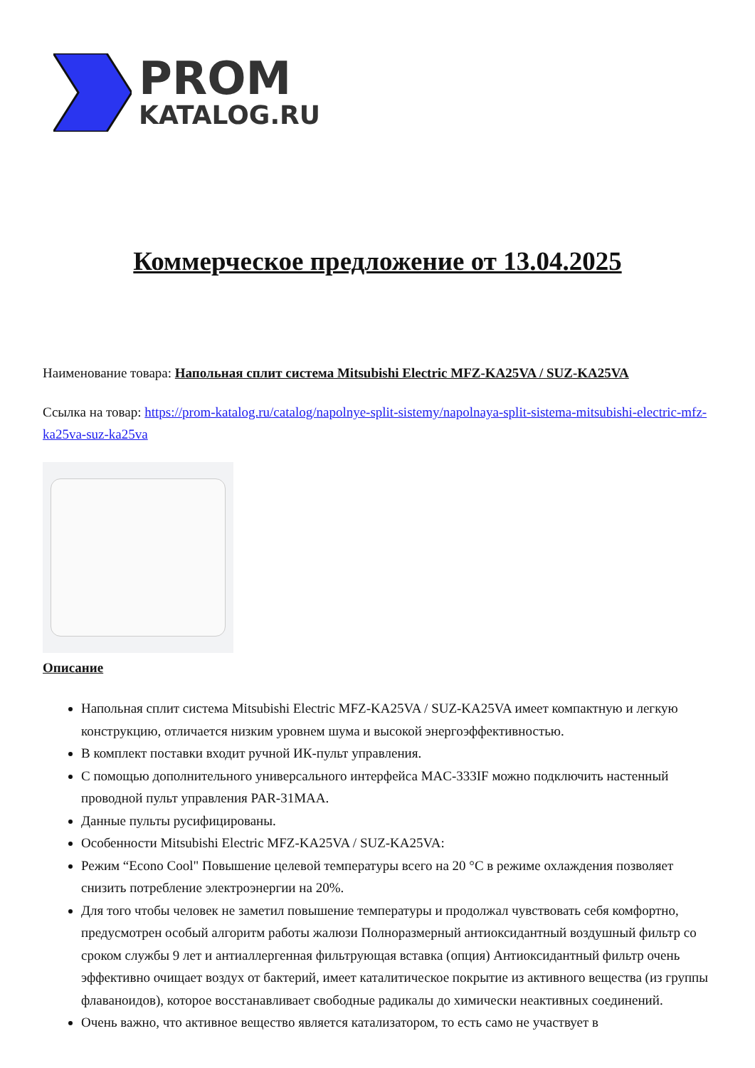PROM
KATALOG.RU
Коммерческое предложение от 13.04.2025
Наименование товара: Напольная сплит система Mitsubishi Electric MFZ-KA25VA / SUZ-KA25VA
Ссылка на товар: https://prom-katalog.ru/catalog/napolnye-split-sistemy/napolnaya-split-sistema-mitsubishi-electric-mfz-ka25va-suz-ka25va
Описание
Напольная сплит система Mitsubishi Electric MFZ-KA25VA / SUZ-KA25VA имеет компактную и легкую конструкцию, отличается низким уровнем шума и высокой энергоэффективностью.
В комплект поставки входит ручной ИК-пульт управления.
С помощью дополнительного универсального интерфейса MAC-333IF можно подключить настенный проводной пульт управления PAR-31MAA.
Данные пульты русифицированы.
Особенности Mitsubishi Electric MFZ-KA25VA / SUZ-KA25VA:
Режим “Econo Cool" Повышение целевой температуры всего на 20 °C в режиме охлаждения позволяет снизить потребление электроэнергии на 20%.
Для того чтобы человек не заметил повышение температуры и продолжал чувствовать себя комфортно, предусмотрен особый алгоритм работы жалюзи Полноразмерный антиоксидантный воздушный фильтр со сроком службы 9 лет и антиаллергенная фильтрующая вставка (опция) Антиоксидантный фильтр очень эффективно очищает воздух от бактерий, имеет каталитическое покрытие из активного вещества (из группы флаваноидов), которое восстанавливает свободные радикалы до химически неактивных соединений.
Очень важно, что активное вещество является катализатором, то есть само не участвует в